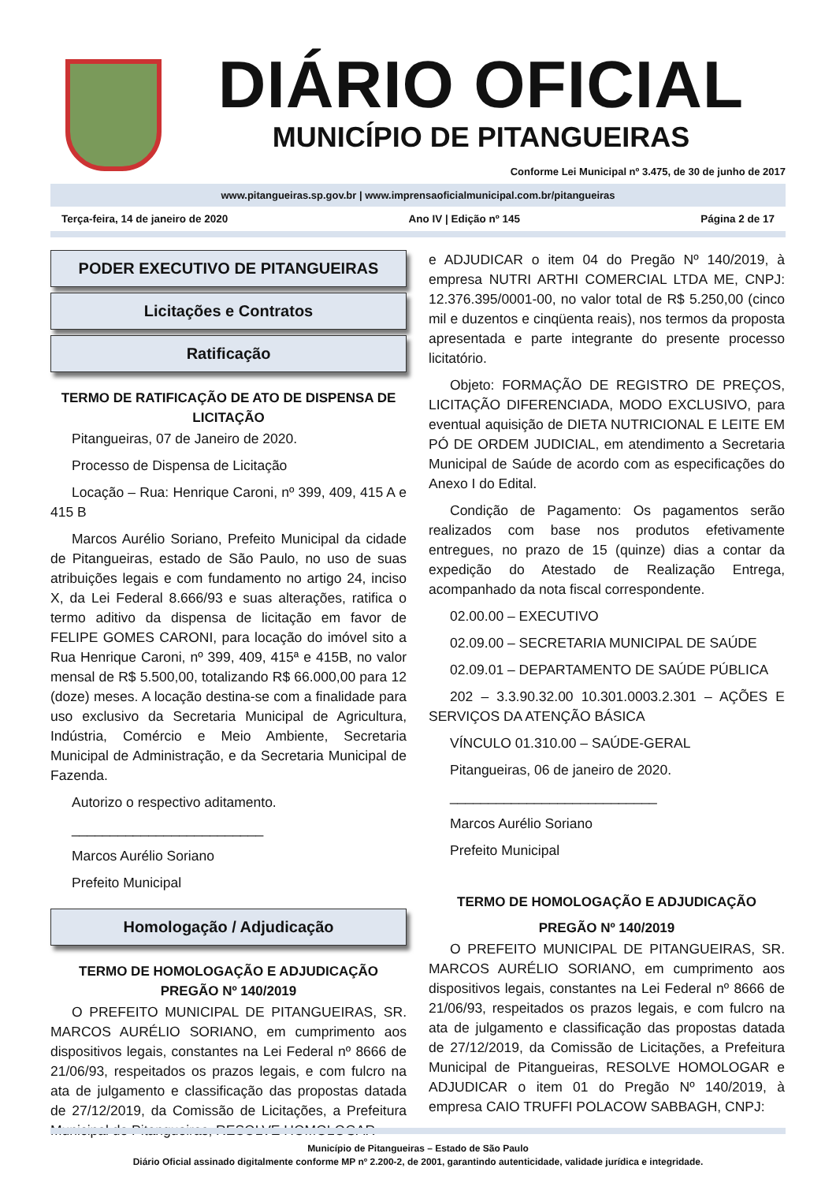DIÁRIO OFICIAL
MUNICÍPIO DE PITANGUEIRAS
Conforme Lei Municipal nº 3.475, de 30 de junho de 2017
www.pitangueiras.sp.gov.br | www.imprensaoficialmunicipal.com.br/pitangueiras
Terça-feira, 14 de janeiro de 2020 Ano IV | Edição nº 145 Página 2 de 17
PODER EXECUTIVO DE PITANGUEIRAS
Licitações e Contratos
Ratificação
TERMO DE RATIFICAÇÃO DE ATO DE DISPENSA DE LICITAÇÃO
Pitangueiras, 07 de Janeiro de 2020.
Processo de Dispensa de Licitação
Locação – Rua: Henrique Caroni, nº 399, 409, 415 A e 415 B
Marcos Aurélio Soriano, Prefeito Municipal da cidade de Pitangueiras, estado de São Paulo, no uso de suas atribuições legais e com fundamento no artigo 24, inciso X, da Lei Federal 8.666/93 e suas alterações, ratifica o termo aditivo da dispensa de licitação em favor de FELIPE GOMES CARONI, para locação do imóvel sito a Rua Henrique Caroni, nº 399, 409, 415ª e 415B, no valor mensal de R$ 5.500,00, totalizando R$ 66.000,00 para 12 (doze) meses. A locação destina-se com a finalidade para uso exclusivo da Secretaria Municipal de Agricultura, Indústria, Comércio e Meio Ambiente, Secretaria Municipal de Administração, e da Secretaria Municipal de Fazenda.
Autorizo o respectivo aditamento.
_________________________
Marcos Aurélio Soriano
Prefeito Municipal
Homologação / Adjudicação
TERMO DE HOMOLOGAÇÃO E ADJUDICAÇÃO PREGÃO Nº 140/2019
O PREFEITO MUNICIPAL DE PITANGUEIRAS, SR. MARCOS AURÉLIO SORIANO, em cumprimento aos dispositivos legais, constantes na Lei Federal nº 8666 de 21/06/93, respeitados os prazos legais, e com fulcro na ata de julgamento e classificação das propostas datada de 27/12/2019, da Comissão de Licitações, a Prefeitura Municipal de Pitangueiras, RESOLVE HOMOLOGAR
e ADJUDICAR o item 04 do Pregão Nº 140/2019, à empresa NUTRI ARTHI COMERCIAL LTDA ME, CNPJ: 12.376.395/0001-00, no valor total de R$ 5.250,00 (cinco mil e duzentos e cinqüenta reais), nos termos da proposta apresentada e parte integrante do presente processo licitatório.
Objeto: FORMAÇÃO DE REGISTRO DE PREÇOS, LICITAÇÃO DIFERENCIADA, MODO EXCLUSIVO, para eventual aquisição de DIETA NUTRICIONAL E LEITE EM PÓ DE ORDEM JUDICIAL, em atendimento a Secretaria Municipal de Saúde de acordo com as especificações do Anexo I do Edital.
Condição de Pagamento: Os pagamentos serão realizados com base nos produtos efetivamente entregues, no prazo de 15 (quinze) dias a contar da expedição do Atestado de Realização Entrega, acompanhado da nota fiscal correspondente.
02.00.00 – EXECUTIVO
02.09.00 – SECRETARIA MUNICIPAL DE SAÚDE
02.09.01 – DEPARTAMENTO DE SAÚDE PÚBLICA
202 – 3.3.90.32.00 10.301.0003.2.301 – AÇÕES E SERVIÇOS DA ATENÇÃO BÁSICA
VÍNCULO 01.310.00 – SAÚDE-GERAL
Pitangueiras, 06 de janeiro de 2020.
___________________________
Marcos Aurélio Soriano
Prefeito Municipal
TERMO DE HOMOLOGAÇÃO E ADJUDICAÇÃO
PREGÃO Nº 140/2019
O PREFEITO MUNICIPAL DE PITANGUEIRAS, SR. MARCOS AURÉLIO SORIANO, em cumprimento aos dispositivos legais, constantes na Lei Federal nº 8666 de 21/06/93, respeitados os prazos legais, e com fulcro na ata de julgamento e classificação das propostas datada de 27/12/2019, da Comissão de Licitações, a Prefeitura Municipal de Pitangueiras, RESOLVE HOMOLOGAR e ADJUDICAR o item 01 do Pregão Nº 140/2019, à empresa CAIO TRUFFI POLACOW SABBAGH, CNPJ:
Município de Pitangueiras – Estado de São Paulo
Diário Oficial assinado digitalmente conforme MP nº 2.200-2, de 2001, garantindo autenticidade, validade jurídica e integridade.